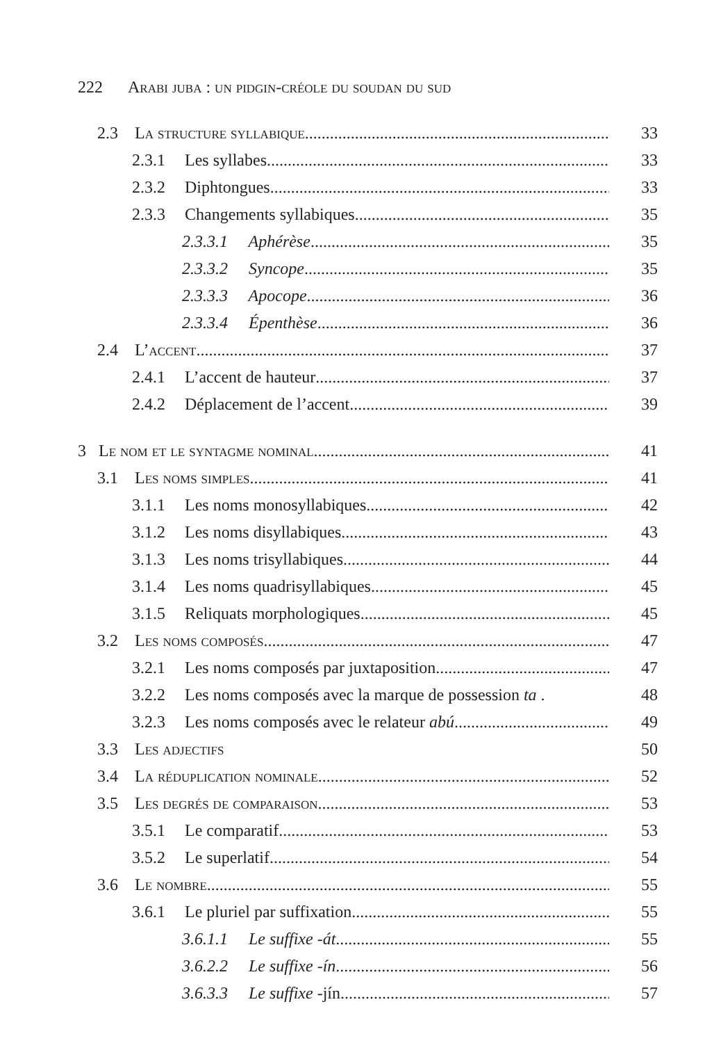222 Arabi juba : un pidgin-créole du soudan du sud
2.3 La structure syllabique 33
2.3.1 Les syllabes 33
2.3.2 Diphtongues 33
2.3.3 Changements syllabiques 35
2.3.3.1 Aphérèse 35
2.3.3.2 Syncope 35
2.3.3.3 Apocope 36
2.3.3.4 Épenthèse 36
2.4 L’accent 37
2.4.1 L’accent de hauteur 37
2.4.2 Déplacement de l’accent 39
3 Le nom et le syntagme nominal 41
3.1 Les noms simples 41
3.1.1 Les noms monosyllabiques 42
3.1.2 Les noms disyllabiques 43
3.1.3 Les noms trisyllabiques 44
3.1.4 Les noms quadrisyllabiques 45
3.1.5 Reliquats morphologiques 45
3.2 Les noms composés 47
3.2.1 Les noms composés par juxtaposition 47
3.2.2 Les noms composés avec la marque de possession ta . 48
3.2.3 Les noms composés avec le relateur abú 49
3.3 Les adjectifs 50
3.4 La réduplication nominale 52
3.5 Les degrés de comparaison 53
3.5.1 Le comparatif 53
3.5.2 Le superlatif 54
3.6 Le nombre 55
3.6.1 Le pluriel par suffixation 55
3.6.1.1 Le suffixe -át 55
3.6.2.2 Le suffixe -ín 56
3.6.3.3 Le suffixe -jín 57